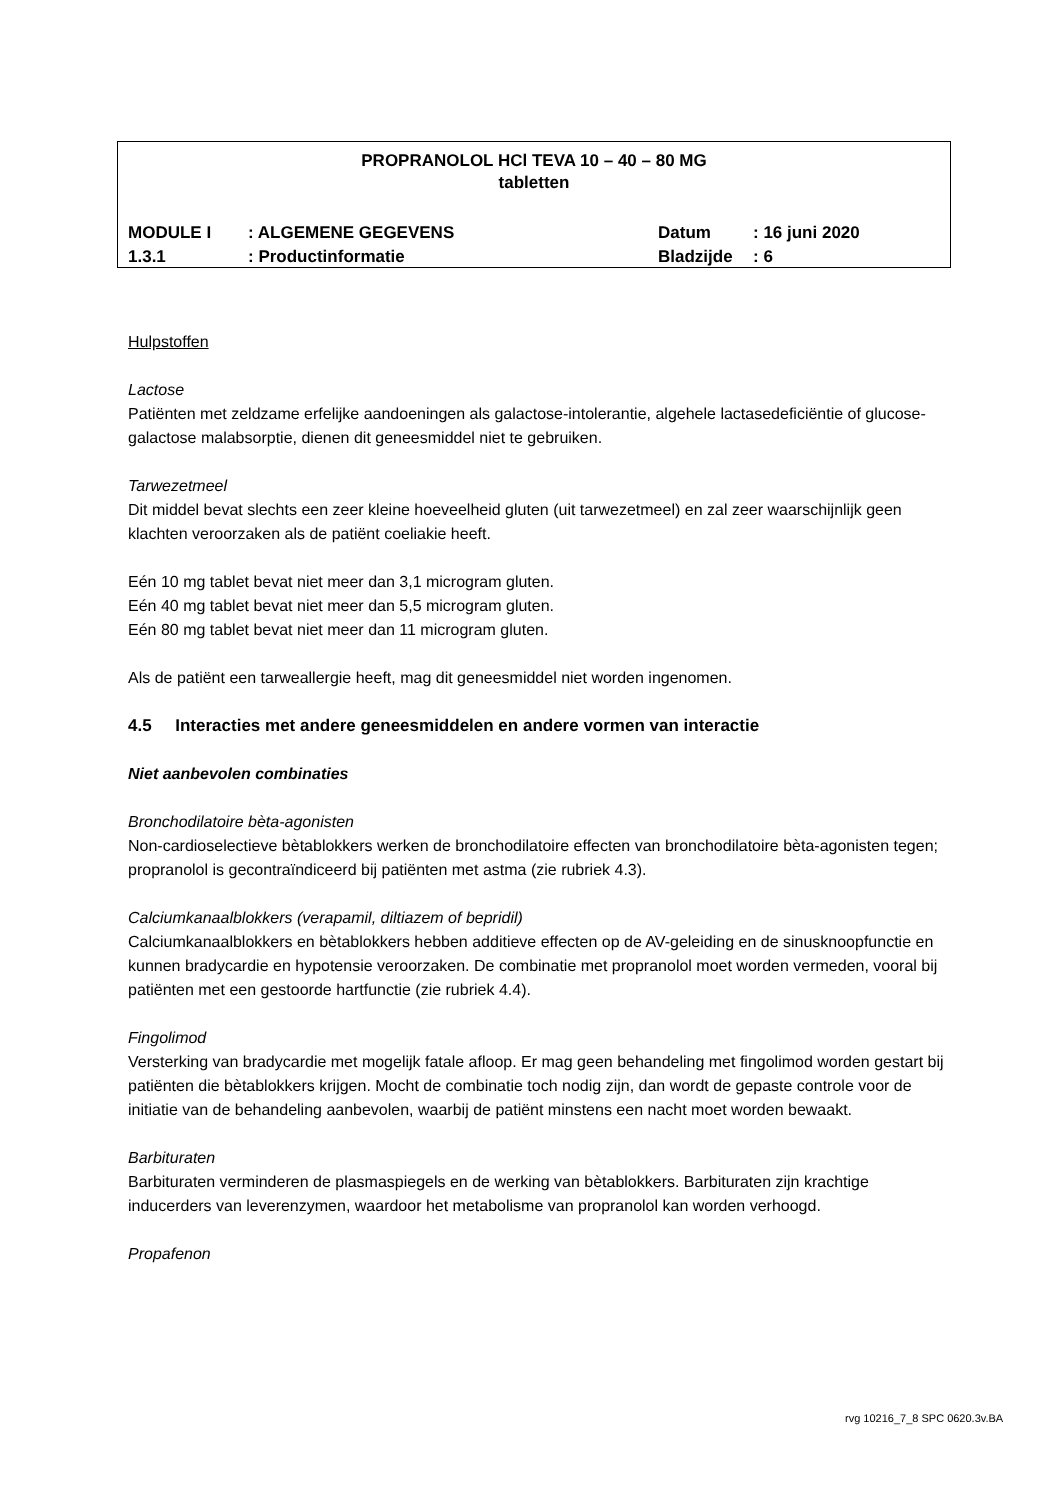PROPRANOLOL HCl TEVA 10 – 40 – 80 MG
tabletten
| MODULE I | : ALGEMENE GEGEVENS | Datum | : 16 juni 2020 |
| 1.3.1 | : Productinformatie | Bladzijde | : 6 |
Hulpstoffen
Lactose
Patiënten met zeldzame erfelijke aandoeningen als galactose-intolerantie, algehele lactasedeficiëntie of glucose-galactose malabsorptie, dienen dit geneesmiddel niet te gebruiken.
Tarwezetmeel
Dit middel bevat slechts een zeer kleine hoeveelheid gluten (uit tarwezetmeel) en zal zeer waarschijnlijk geen klachten veroorzaken als de patiënt coeliakie heeft.
Eén 10 mg tablet bevat niet meer dan 3,1 microgram gluten.
Eén 40 mg tablet bevat niet meer dan 5,5 microgram gluten.
Eén 80 mg tablet bevat niet meer dan 11 microgram gluten.
Als de patiënt een tarweallergie heeft, mag dit geneesmiddel niet worden ingenomen.
4.5 Interacties met andere geneesmiddelen en andere vormen van interactie
Niet aanbevolen combinaties
Bronchodilatoire bèta-agonisten
Non-cardioselectieve bètablokkers werken de bronchodilatoire effecten van bronchodilatoire bèta-agonisten tegen; propranolol is gecontraïndiceerd bij patiënten met astma (zie rubriek 4.3).
Calciumkanaalblokkers (verapamil, diltiazem of bepridil)
Calciumkanaalblokkers en bètablokkers hebben additieve effecten op de AV-geleiding en de sinusknoopfunctie en kunnen bradycardie en hypotensie veroorzaken. De combinatie met propranolol moet worden vermeden, vooral bij patiënten met een gestoorde hartfunctie (zie rubriek 4.4).
Fingolimod
Versterking van bradycardie met mogelijk fatale afloop. Er mag geen behandeling met fingolimod worden gestart bij patiënten die bètablokkers krijgen. Mocht de combinatie toch nodig zijn, dan wordt de gepaste controle voor de initiatie van de behandeling aanbevolen, waarbij de patiënt minstens een nacht moet worden bewaakt.
Barbituraten
Barbituraten verminderen de plasmaspiegels en de werking van bètablokkers. Barbituraten zijn krachtige inducerders van leverenzymen, waardoor het metabolisme van propranolol kan worden verhoogd.
Propafenon
rvg 10216_7_8 SPC 0620.3v.BA